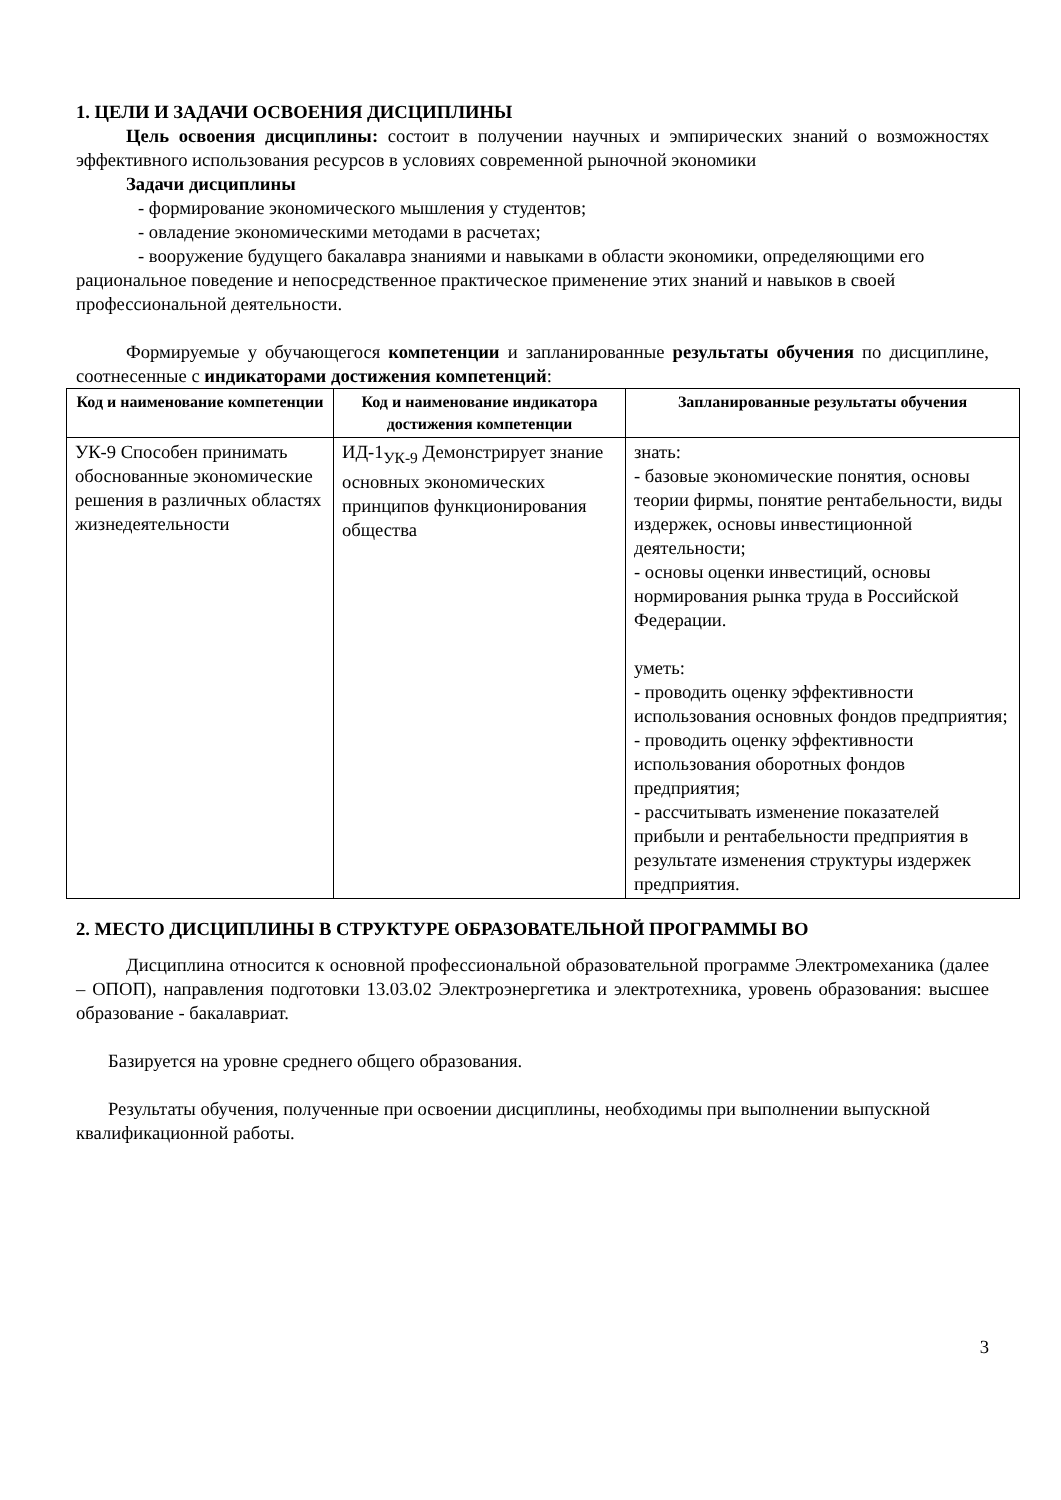1. ЦЕЛИ И ЗАДАЧИ ОСВОЕНИЯ ДИСЦИПЛИНЫ
Цель освоения дисциплины: состоит в получении научных и эмпирических знаний о возможностях эффективного использования ресурсов в условиях современной рыночной экономики
Задачи дисциплины
- формирование экономического мышления у студентов;
- овладение экономическими методами в расчетах;
- вооружение будущего бакалавра знаниями и навыками в области экономики, определяющими его рациональное поведение и непосредственное практическое применение этих знаний и навыков в своей профессиональной деятельности.
Формируемые у обучающегося компетенции и запланированные результаты обучения по дисциплине, соотнесенные с индикаторами достижения компетенций:
| Код и наименование компетенции | Код и наименование индикатора достижения компетенции | Запланированные результаты обучения |
| --- | --- | --- |
| УК-9 Способен принимать обоснованные экономические решения в различных областях жизнедеятельности | ИД-1<sub>УК-9</sub> Демонстрирует знание основных экономических принципов функционирования общества | знать: - базовые экономические понятия, основы теории фирмы, понятие рентабельности, виды издержек, основы инвестиционной деятельности; - основы оценки инвестиций, основы нормирования рынка труда в Российской Федерации. уметь: - проводить оценку эффективности использования основных фондов предприятия; - проводить оценку эффективности использования оборотных фондов предприятия; - рассчитывать изменение показателей прибыли и рентабельности предприятия в результате изменения структуры издержек предприятия. |
2. МЕСТО ДИСЦИПЛИНЫ В СТРУКТУРЕ ОБРАЗОВАТЕЛЬНОЙ ПРОГРАММЫ ВО
Дисциплина относится к основной профессиональной образовательной программе Электромеханика (далее – ОПОП), направления подготовки 13.03.02 Электроэнергетика и электротехника, уровень образования: высшее образование - бакалавриат.
Базируется на уровне среднего общего образования.
Результаты обучения, полученные при освоении дисциплины, необходимы при выполнении выпускной квалификационной работы.
3